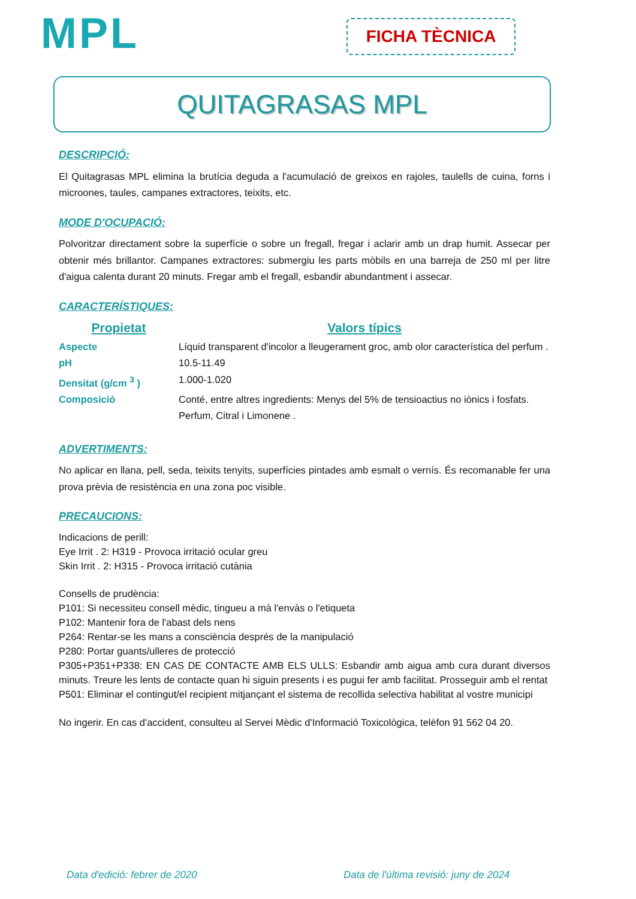MPL FICHA TÈCNICA
QUITAGRASAS MPL
DESCRIPCIÓ:
El Quitagrasas MPL elimina la brutícia deguda a l'acumulació de greixos en rajoles, taulells de cuina, forns i microones, taules, campanes extractores, teixits, etc.
MODE D'OCUPACIÓ:
Polvoritzar directament sobre la superfície o sobre un fregall, fregar i aclarir amb un drap humit. Assecar per obtenir més brillantor. Campanes extractores: submergiu les parts mòbils en una barreja de 250 ml per litre d'aigua calenta durant 20 minuts. Fregar amb el fregall, esbandir abundantment i assecar.
CARACTERÍSTIQUES:
| Propietat | Valors típics |
| --- | --- |
| Aspecte | Líquid transparent d'incolor a lleugerament groc, amb olor característica del perfum . |
| pH | 10.5-11.49 |
| Densitat (g/cm <sup>3</sup> ) | 1.000-1.020 |
| Composició | Conté, entre altres ingredients: Menys del 5% de tensioactius no iònics i fosfats. Perfum, Citral i Limonene . |
ADVERTIMENTS:
No aplicar en llana, pell, seda, teixits tenyits, superfícies pintades amb esmalt o vernís. És recomanable fer una prova prèvia de resistència en una zona poc visible.
PRECAUCIONS:
Indicacions de perill:
Eye Irrit . 2: H319 - Provoca irritació ocular greu
Skin Irrit . 2: H315 - Provoca irritació cutània
Consells de prudència:
P101: Si necessiteu consell mèdic, tingueu a mà l'envàs o l'etiqueta
P102: Mantenir fora de l'abast dels nens
P264: Rentar-se les mans a consciència després de la manipulació
P280: Portar guants/ulleres de protecció
P305+P351+P338: EN CAS DE CONTACTE AMB ELS ULLS: Esbandir amb aigua amb cura durant diversos minuts. Treure les lents de contacte quan hi siguin presents i es pugui fer amb facilitat. Prosseguir amb el rentat
P501: Eliminar el contingut/el recipient mitjançant el sistema de recollida selectiva habilitat al vostre municipi
No ingerir. En cas d'accident, consulteu al Servei Mèdic d'Informació Toxicològica, telèfon 91 562 04 20.
Data d'edició: febrer de 2020
Data de l'última revisió: juny de 2024